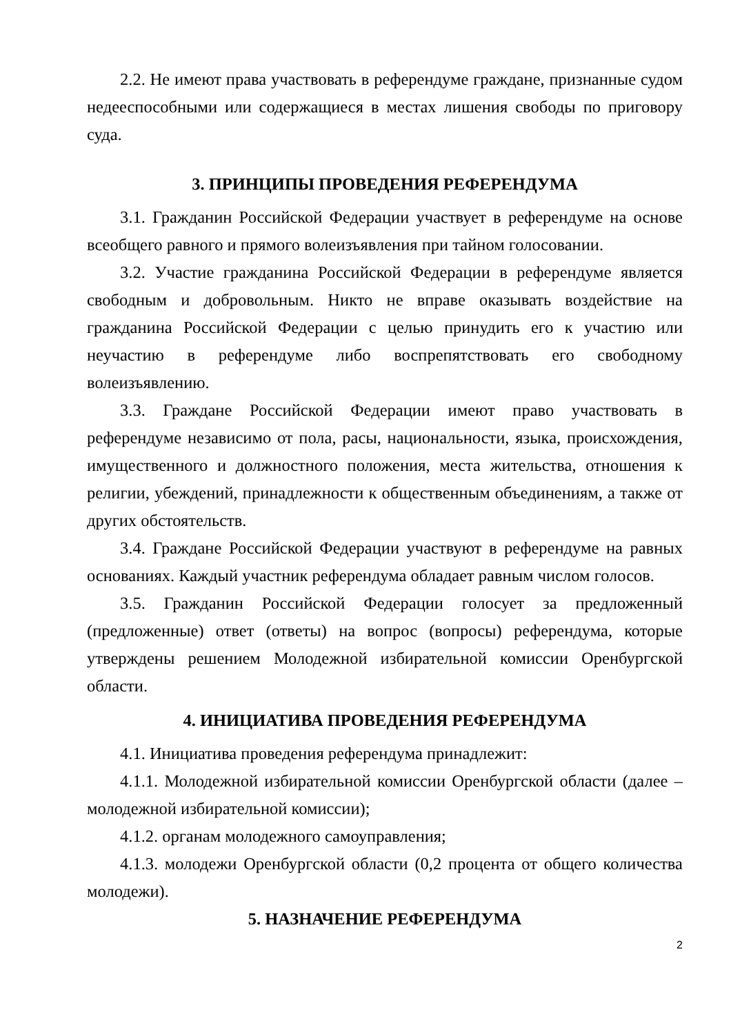2.2. Не имеют права участвовать в референдуме граждане, признанные судом недееспособными или содержащиеся в местах лишения свободы по приговору суда.
3. ПРИНЦИПЫ ПРОВЕДЕНИЯ РЕФЕРЕНДУМА
3.1. Гражданин Российской Федерации участвует в референдуме на основе всеобщего равного и прямого волеизъявления при тайном голосовании.
3.2. Участие гражданина Российской Федерации в референдуме является свободным и добровольным. Никто не вправе оказывать воздействие на гражданина Российской Федерации с целью принудить его к участию или неучастию в референдуме либо воспрепятствовать его свободному волеизъявлению.
3.3. Граждане Российской Федерации имеют право участвовать в референдуме независимо от пола, расы, национальности, языка, происхождения, имущественного и должностного положения, места жительства, отношения к религии, убеждений, принадлежности к общественным объединениям, а также от других обстоятельств.
3.4. Граждане Российской Федерации участвуют в референдуме на равных основаниях. Каждый участник референдума обладает равным числом голосов.
3.5. Гражданин Российской Федерации голосует за предложенный (предложенные) ответ (ответы) на вопрос (вопросы) референдума, которые утверждены решением Молодежной избирательной комиссии Оренбургской области.
4. ИНИЦИАТИВА ПРОВЕДЕНИЯ РЕФЕРЕНДУМА
4.1. Инициатива проведения референдума принадлежит:
4.1.1. Молодежной избирательной комиссии Оренбургской области (далее – молодежной избирательной комиссии);
4.1.2. органам молодежного самоуправления;
4.1.3. молодежи Оренбургской области (0,2 процента от общего количества молодежи).
5. НАЗНАЧЕНИЕ РЕФЕРЕНДУМА
2